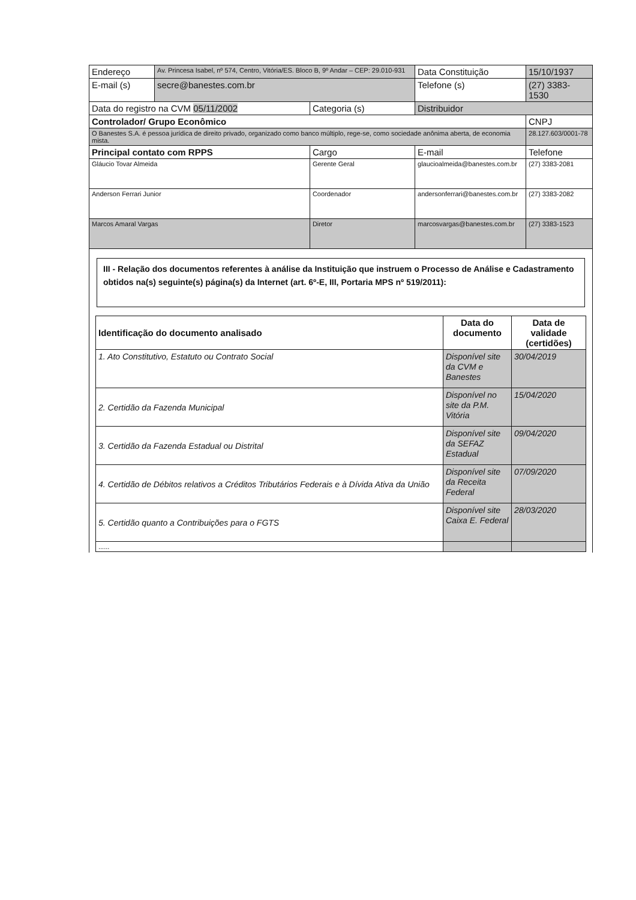| Endereço | Av. Princesa Isabel, nº 574, Centro, Vitória/ES. Bloco B, 9º Andar – CEP: 29.010-931 | | Data Constituição | 15/10/1937 |
| E-mail (s) | secre@banestes.com.br | | Telefone (s) | (27) 3383-1530 |
| Data do registro na CVM 05/11/2002 | | Categoria (s) | Distribuidor | |
| Controlador/ Grupo Econômico | | | | CNPJ |
| O Banestes S.A. é pessoa jurídica de direito privado, organizado como banco múltiplo, rege-se, como sociedade anônima aberta, de economia mista. | | | | 28.127.603/0001-78 |
| Principal contato com RPPS | | Cargo | E-mail | Telefone |
| Gláucio Tovar Almeida | | Gerente Geral | glaucioalmeida@banestes.com.br | (27) 3383-2081 |
| Anderson Ferrari Junior | | Coordenador | andersonferrari@banestes.com.br | (27) 3383-2082 |
| Marcos Amaral Vargas | | Diretor | marcosvargas@banestes.com.br | (27) 3383-1523 |
III - Relação dos documentos referentes à análise da Instituição que instruem o Processo de Análise e Cadastramento obtidos na(s) seguinte(s) página(s) da Internet (art. 6º-E, III, Portaria MPS nº 519/2011):
| Identificação do documento analisado | Data do documento | Data de validade (certidões) |
| --- | --- | --- |
| 1. Ato Constitutivo, Estatuto ou Contrato Social | Disponível site da CVM e Banestes | 30/04/2019 |
| 2. Certidão da Fazenda Municipal | Disponível no site da P.M. Vitória | 15/04/2020 |
| 3. Certidão da Fazenda Estadual ou Distrital | Disponível site da SEFAZ Estadual | 09/04/2020 |
| 4. Certidão de Débitos relativos a Créditos Tributários Federais e à Dívida Ativa da União | Disponível site da Receita Federal | 07/09/2020 |
| 5. Certidão quanto a Contribuições para o FGTS | Disponível site Caixa E. Federal | 28/03/2020 |
| ...... | | |